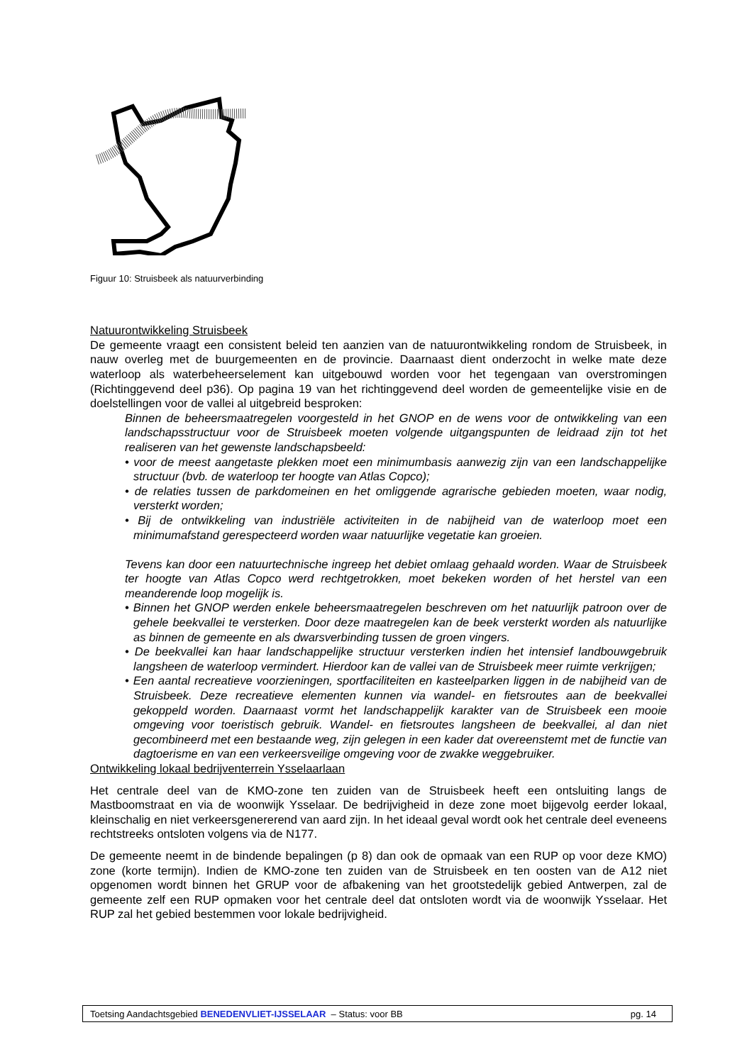Figuur 10: Struisbeek als natuurverbinding
Natuurontwikkeling Struisbeek
De gemeente vraagt een consistent beleid ten aanzien van de natuurontwikkeling rondom de Struisbeek, in nauw overleg met de buurgemeenten en de provincie. Daarnaast dient onderzocht in welke mate deze waterloop als waterbeheerselement kan uitgebouwd worden voor het tegengaan van overstromingen (Richtinggevend deel p36). Op pagina 19 van het richtinggevend deel worden de gemeentelijke visie en de doelstellingen voor de vallei al uitgebreid besproken:
Binnen de beheersmaatregelen voorgesteld in het GNOP en de wens voor de ontwikkeling van een landschapsstructuur voor de Struisbeek moeten volgende uitgangspunten de leidraad zijn tot het realiseren van het gewenste landschapsbeeld:
• voor de meest aangetaste plekken moet een minimumbasis aanwezig zijn van een landschappelijke structuur (bvb. de waterloop ter hoogte van Atlas Copco);
• de relaties tussen de parkdomeinen en het omliggende agrarische gebieden moeten, waar nodig, versterkt worden;
• Bij de ontwikkeling van industriële activiteiten in de nabijheid van de waterloop moet een minimumafstand gerespecteerd worden waar natuurlijke vegetatie kan groeien.
Tevens kan door een natuurtechnische ingreep het debiet omlaag gehaald worden. Waar de Struisbeek ter hoogte van Atlas Copco werd rechtgetrokken, moet bekeken worden of het herstel van een meanderende loop mogelijk is.
• Binnen het GNOP werden enkele beheersmaatregelen beschreven om het natuurlijk patroon over de gehele beekvallei te versterken. Door deze maatregelen kan de beek versterkt worden als natuurlijke as binnen de gemeente en als dwarsverbinding tussen de groen vingers.
• De beekvallei kan haar landschappelijke structuur versterken indien het intensief landbouwgebruik langsheen de waterloop vermindert. Hierdoor kan de vallei van de Struisbeek meer ruimte verkrijgen;
• Een aantal recreatieve voorzieningen, sportfaciliteiten en kasteelparken liggen in de nabijheid van de Struisbeek. Deze recreatieve elementen kunnen via wandel- en fietsroutes aan de beekvallei gekoppeld worden. Daarnaast vormt het landschappelijk karakter van de Struisbeek een mooie omgeving voor toeristisch gebruik. Wandel- en fietsroutes langsheen de beekvallei, al dan niet gecombineerd met een bestaande weg, zijn gelegen in een kader dat overeenstemt met de functie van dagtoerisme en van een verkeersveilige omgeving voor de zwakke weggebruiker.
Ontwikkeling lokaal bedrijventerrein Ysselaarlaan
Het centrale deel van de KMO-zone ten zuiden van de Struisbeek heeft een ontsluiting langs de Mastboomstraat en via de woonwijk Ysselaar. De bedrijvigheid in deze zone moet bijgevolg eerder lokaal, kleinschalig en niet verkeersgenererend van aard zijn. In het ideaal geval wordt ook het centrale deel eveneens rechtstreeks ontsloten volgens via de N177.
De gemeente neemt in de bindende bepalingen (p 8) dan ook de opmaak van een RUP op voor deze KMO) zone (korte termijn). Indien de KMO-zone ten zuiden van de Struisbeek en ten oosten van de A12 niet opgenomen wordt binnen het GRUP voor de afbakening van het grootstedelijk gebied Antwerpen, zal de gemeente zelf een RUP opmaken voor het centrale deel dat ontsloten wordt via de woonwijk Ysselaar. Het RUP zal het gebied bestemmen voor lokale bedrijvigheid.
Toetsing Aandachtsgebied BENEDENVLIET-IJSSELAAR – Status: voor BB pg. 14